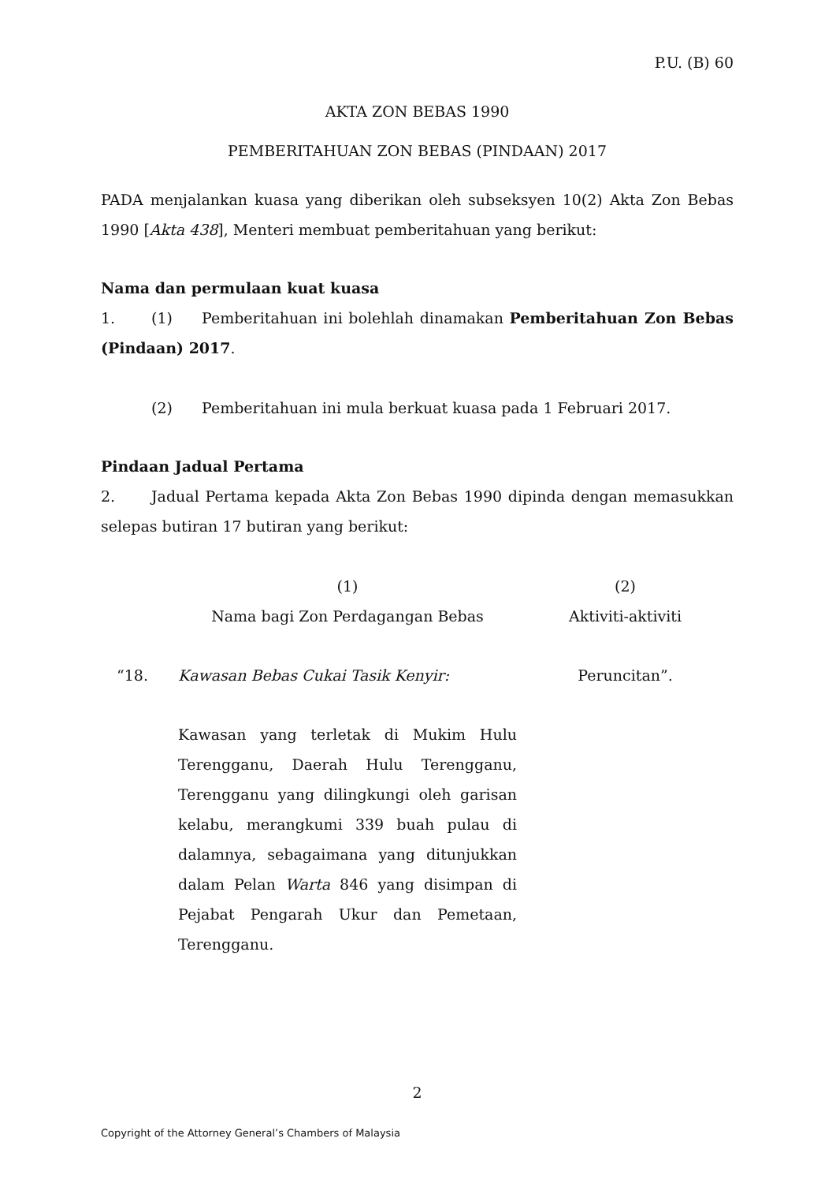P.U. (B) 60
AKTA ZON BEBAS 1990
PEMBERITAHUAN ZON BEBAS (PINDAAN) 2017
PADA menjalankan kuasa yang diberikan oleh subseksyen 10(2) Akta Zon Bebas 1990 [Akta 438], Menteri membuat pemberitahuan yang berikut:
Nama dan permulaan kuat kuasa
1. (1) Pemberitahuan ini bolehlah dinamakan Pemberitahuan Zon Bebas (Pindaan) 2017.
(2) Pemberitahuan ini mula berkuat kuasa pada 1 Februari 2017.
Pindaan Jadual Pertama
2. Jadual Pertama kepada Akta Zon Bebas 1990 dipinda dengan memasukkan selepas butiran 17 butiran yang berikut:
| | (1) Nama bagi Zon Perdagangan Bebas | (2) Aktiviti-aktiviti |
| “18. | Kawasan Bebas Cukai Tasik Kenyir: Kawasan yang terletak di Mukim Hulu Terengganu, Daerah Hulu Terengganu, Terengganu yang dilingkungi oleh garisan kelabu, merangkumi 339 buah pulau di dalamnya, sebagaimana yang ditunjukkan dalam Pelan Warta 846 yang disimpan di Pejabat Pengarah Ukur dan Pemetaan, Terengganu. | Peruncitan”. |
2
Copyright of the Attorney General’s Chambers of Malaysia